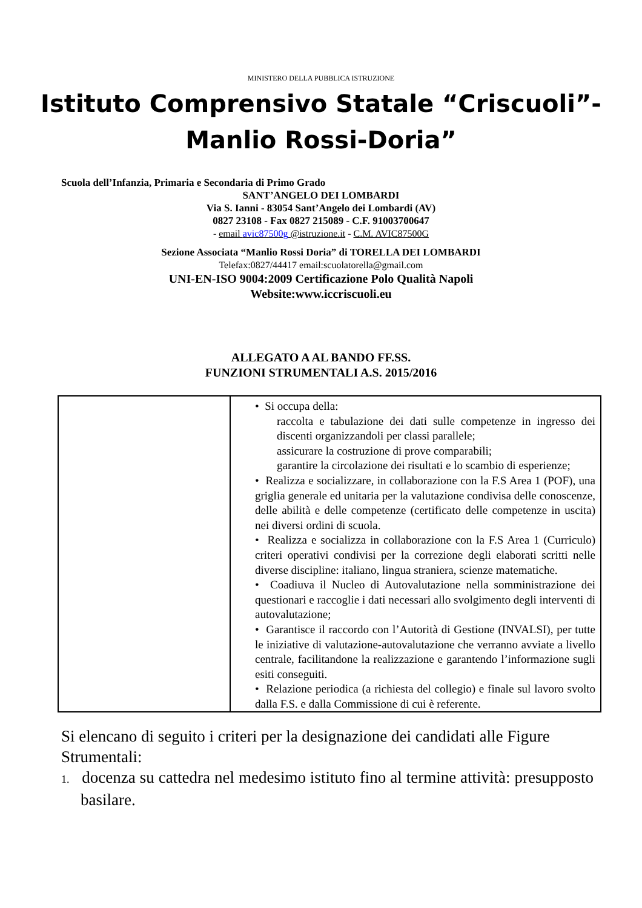MINISTERO DELLA PUBBLICA ISTRUZIONE
Istituto Comprensivo Statale “Criscuoli”- Manlio Rossi-Doria”
Scuola dell’Infanzia, Primaria e Secondaria di Primo Grado
SANT’ANGELO DEI LOMBARDI
Via S. Ianni - 83054 Sant’Angelo dei Lombardi (AV)
0827 23108 - Fax 0827 215089 - C.F. 91003700647
- email avic87500g @istruzione.it - C.M. AVIC87500G
Sezione Associata “Manlio Rossi Doria” di TORELLA DEI LOMBARDI
Telefax:0827/44417 email:scuolatorella@gmail.com
UNI-EN-ISO 9004:2009 Certificazione Polo Qualità Napoli
Website:www.iccriscuoli.eu
ALLEGATO A AL BANDO FF.SS.
FUNZIONI STRUMENTALI A.S. 2015/2016
| | • Si occupa della: raccolta e tabulazione dei dati sulle competenze in ingresso dei discenti organizzandoli per classi parallele; assicurare la costruzione di prove comparabili; garantire la circolazione dei risultati e lo scambio di esperienze; • Realizza e socializzare, in collaborazione con la F.S Area 1 (POF), una griglia generale ed unitaria per la valutazione condivisa delle conoscenze, delle abilità e delle competenze (certificato delle competenze in uscita) nei diversi ordini di scuola. • Realizza e socializza in collaborazione con la F.S Area 1 (Curriculo) criteri operativi condivisi per la correzione degli elaborati scritti nelle diverse discipline: italiano, lingua straniera, scienze matematiche. • Coadiuva il Nucleo di Autovalutazione nella somministrazione dei questionari e raccoglie i dati necessari allo svolgimento degli interventi di autovalutazione; • Garantisce il raccordo con l’Autorità di Gestione (INVALSI), per tutte le iniziative di valutazione-autovalutazione che verranno avviate a livello centrale, facilitandone la realizzazione e garantendo l’informazione sugli esiti conseguiti. • Relazione periodica (a richiesta del collegio) e finale sul lavoro svolto dalla F.S. e dalla Commissione di cui è referente. |
Si elencano di seguito i criteri per la designazione dei candidati alle Figure Strumentali:
1. docenza su cattedra nel medesimo istituto fino al termine attività: presupposto basilare.